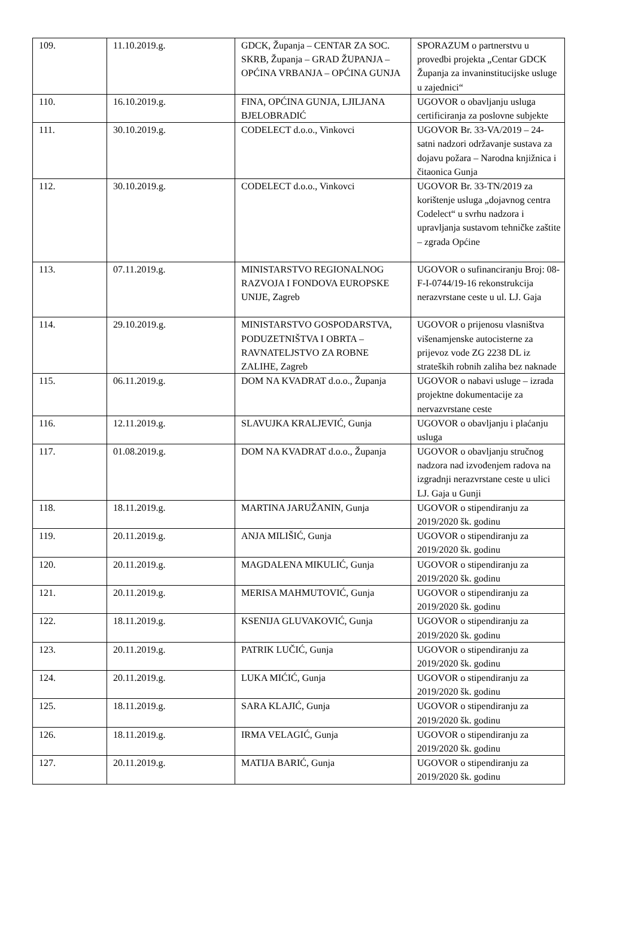| 109. | 11.10.2019.g. | GDCK, Županja – CENTAR ZA SOC. SKRB, Županja – GRAD ŽUPANJA – OPĆINA VRBANJA – OPĆINA GUNJA | SPORAZUM o partnerstvu u provedbi projekta „Centar GDCK Županja za invaninstitucijske usluge u zajednici“ |
| 110. | 16.10.2019.g. | FINA, OPĆINA GUNJA, LJILJANA BJELOBRADIĆ | UGOVOR o obavljanju usluga certificiranja za poslovne subjekte |
| 111. | 30.10.2019.g. | CODELECT d.o.o., Vinkovci | UGOVOR Br. 33-VA/2019 – 24-satni nadzori održavanje sustava za dojavu požara – Narodna knjižnica i čitaonica Gunja |
| 112. | 30.10.2019.g. | CODELECT d.o.o., Vinkovci | UGOVOR Br. 33-TN/2019 za korištenje usluga „dojavnog centra Codelect“ u svrhu nadzora i upravljanja sustavom tehničke zaštite – zgrada Općine |
| 113. | 07.11.2019.g. | MINISTARSTVO REGIONALNOG RAZVOJA I FONDOVA EUROPSKE UNIJE, Zagreb | UGOVOR o sufinanciranju Broj: 08-F-I-0744/19-16 rekonstrukcija nerazvrstane ceste u ul. LJ. Gaja |
| 114. | 29.10.2019.g. | MINISTARSTVO GOSPODARSTVA, PODUZETNIŠTVA I OBRTA – RAVNATELJSTVO ZA ROBNE ZALIHE, Zagreb | UGOVOR o prijenosu vlasništva višenamjenske autocisterne za prijevoz vode ZG 2238 DL iz strateških robnih zaliha bez naknade |
| 115. | 06.11.2019.g. | DOM NA KVADRAT d.o.o., Županja | UGOVOR o nabavi usluge – izrada projektne dokumentacije za nervazvrstane ceste |
| 116. | 12.11.2019.g. | SLAVUJKA KRALJEVIĆ, Gunja | UGOVOR o obavljanju i plaćanju usluga |
| 117. | 01.08.2019.g. | DOM NA KVADRAT d.o.o., Županja | UGOVOR o obavljanju stručnog nadzora nad izvođenjem radova na izgradnji nerazvrstane ceste u ulici LJ. Gaja u Gunji |
| 118. | 18.11.2019.g. | MARTINA JARUŽANIN, Gunja | UGOVOR o stipendiranju za 2019/2020 šk. godinu |
| 119. | 20.11.2019.g. | ANJA MILIŠIĆ, Gunja | UGOVOR o stipendiranju za 2019/2020 šk. godinu |
| 120. | 20.11.2019.g. | MAGDALENA MIKULIĆ, Gunja | UGOVOR o stipendiranju za 2019/2020 šk. godinu |
| 121. | 20.11.2019.g. | MERISA MAHMUTOVIĆ, Gunja | UGOVOR o stipendiranju za 2019/2020 šk. godinu |
| 122. | 18.11.2019.g. | KSENIJA GLUVAKOVIĆ, Gunja | UGOVOR o stipendiranju za 2019/2020 šk. godinu |
| 123. | 20.11.2019.g. | PATRIK LUČIĆ, Gunja | UGOVOR o stipendiranju za 2019/2020 šk. godinu |
| 124. | 20.11.2019.g. | LUKA MIĆIĆ, Gunja | UGOVOR o stipendiranju za 2019/2020 šk. godinu |
| 125. | 18.11.2019.g. | SARA KLAJIĆ, Gunja | UGOVOR o stipendiranju za 2019/2020 šk. godinu |
| 126. | 18.11.2019.g. | IRMA VELAGIĆ, Gunja | UGOVOR o stipendiranju za 2019/2020 šk. godinu |
| 127. | 20.11.2019.g. | MATIJA BARIĆ, Gunja | UGOVOR o stipendiranju za 2019/2020 šk. godinu |